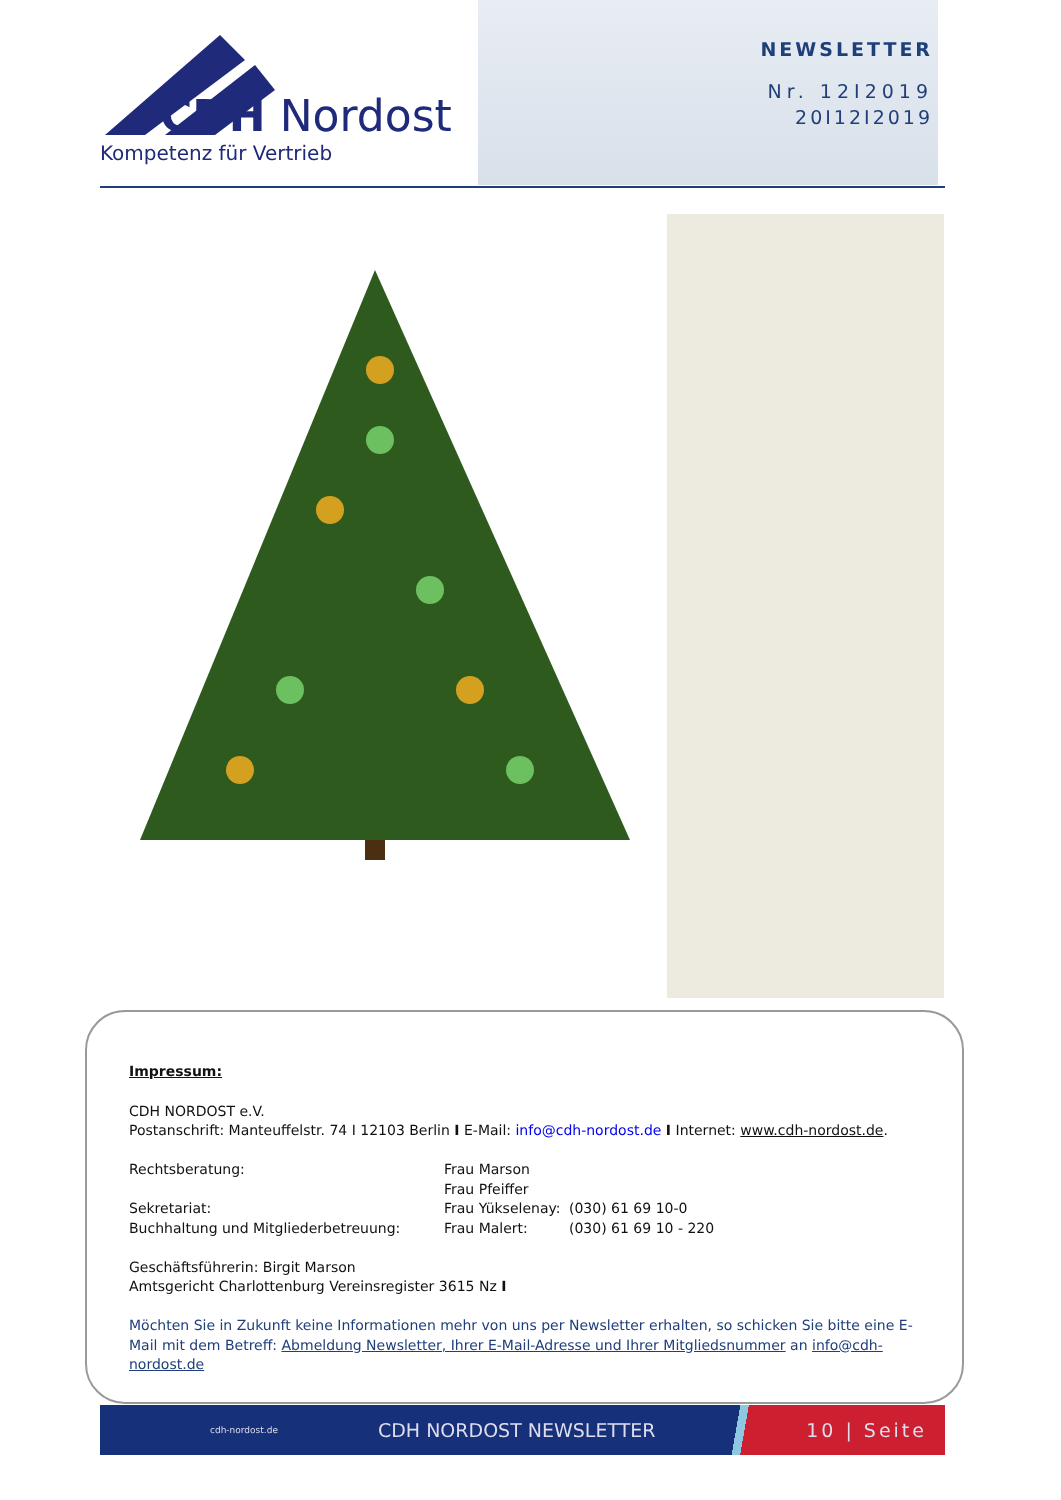CDH Nordost
Kompetenz für Vertrieb
NEWSLETTER
Nr. 12I2019
20I12I2019
Impressum:
CDH NORDOST e.V.
Postanschrift: Manteuffelstr. 74 I 12103 Berlin I E-Mail: info@cdh-nordost.de I Internet: www.cdh-nordost.de.
Rechtsberatung: Frau Marson
Frau Pfeiffer
Sekretariat: Frau Yükselenay: (030) 61 69 10-0
Buchhaltung und Mitgliederbetreuung: Frau Malert: (030) 61 69 10 - 220
Geschäftsführerin: Birgit Marson
Amtsgericht Charlottenburg Vereinsregister 3615 Nz I
Möchten Sie in Zukunft keine Informationen mehr von uns per Newsletter erhalten, so schicken Sie bitte eine E-Mail mit dem Betreff: Abmeldung Newsletter, Ihrer E-Mail-Adresse und Ihrer Mitgliedsnummer an info@cdh-nordost.de
cdh-nordost.de CDH NORDOST NEWSLETTER 10 | Seite